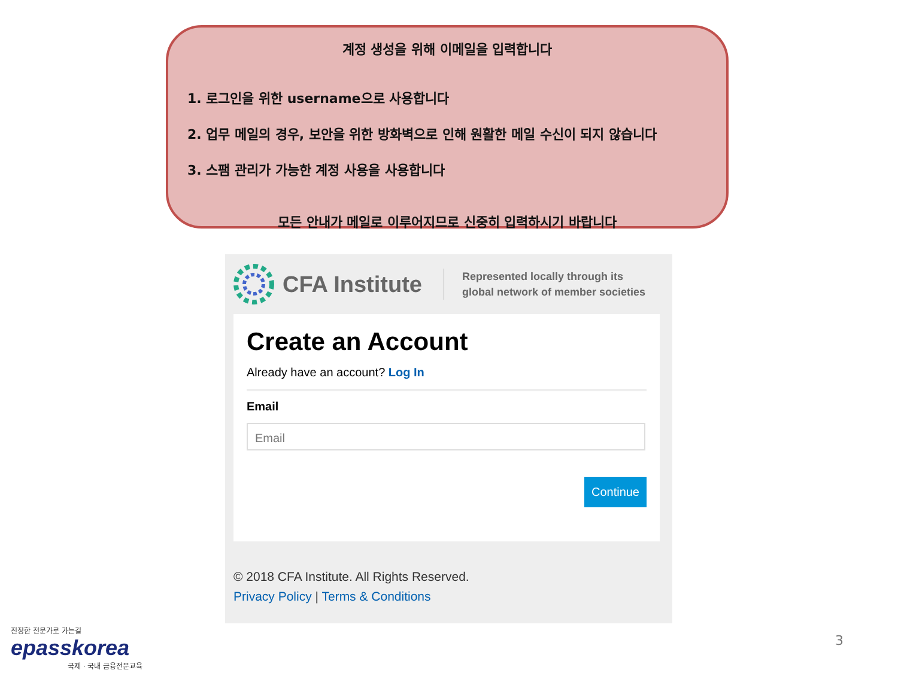계정 생성을 위해 이메일을 입력합니다
1. 로그인을 위한 username으로 사용합니다
2. 업무 메일의 경우, 보안을 위한 방화벽으로 인해 원활한 메일 수신이 되지 않습니다
3. 스팸 관리가 가능한 계정 사용을 사용합니다
모든 안내가 메일로 이루어지므로 신중히 입력하시기 바랍니다
CFA Institute
Represented locally through its
global network of member societies
Create an Account
Already have an account? Log In
Email
Email
Continue
© 2018 CFA Institute. All Rights Reserved.
Privacy Policy | Terms & Conditions
진정한 전문가로 가는길
epasskorea
국제 · 국내 금융전문교육
3